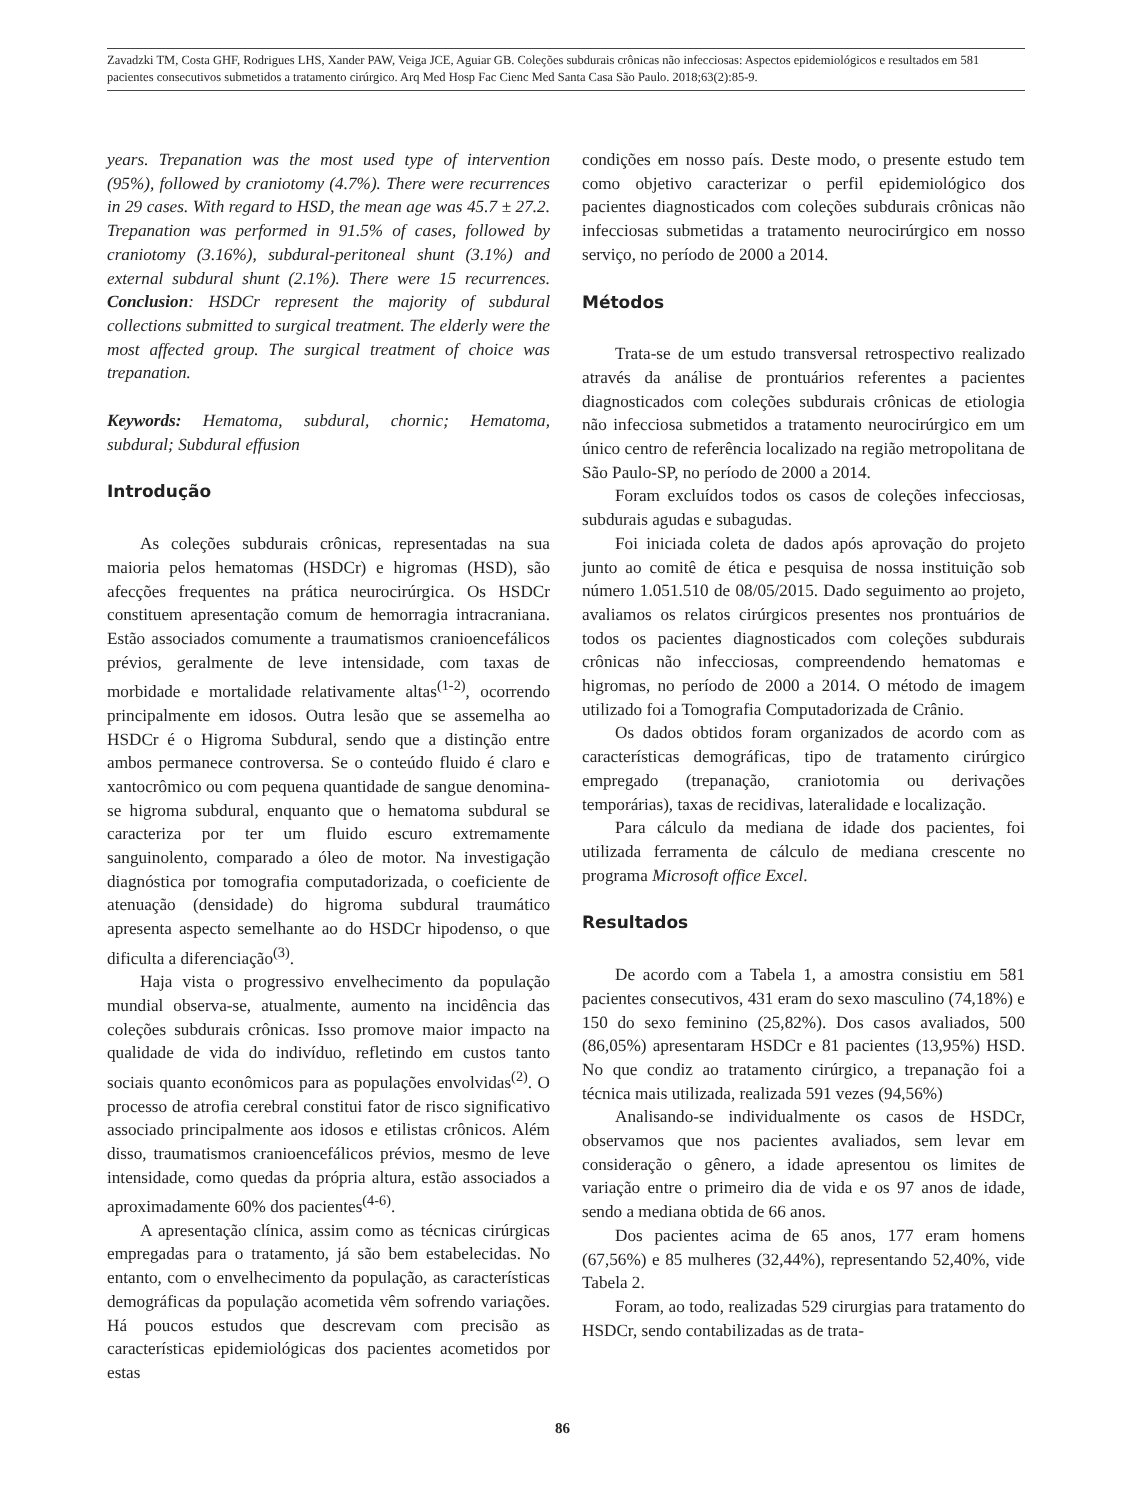Zavadzki TM, Costa GHF, Rodrigues LHS, Xander PAW, Veiga JCE, Aguiar GB. Coleções subdurais crônicas não infecciosas: Aspectos epidemiológicos e resultados em 581 pacientes consecutivos submetidos a tratamento cirúrgico. Arq Med Hosp Fac Cienc Med Santa Casa São Paulo. 2018;63(2):85-9.
years. Trepanation was the most used type of intervention (95%), followed by craniotomy (4.7%). There were recurrences in 29 cases. With regard to HSD, the mean age was 45.7 ± 27.2. Trepanation was performed in 91.5% of cases, followed by craniotomy (3.16%), subdural-peritoneal shunt (3.1%) and external subdural shunt (2.1%). There were 15 recurrences. Conclusion: HSDCr represent the majority of subdural collections submitted to surgical treatment. The elderly were the most affected group. The surgical treatment of choice was trepanation.
Keywords: Hematoma, subdural, chornic; Hematoma, subdural; Subdural effusion
Introdução
As coleções subdurais crônicas, representadas na sua maioria pelos hematomas (HSDCr) e higromas (HSD), são afecções frequentes na prática neurocirúrgica. Os HSDCr constituem apresentação comum de hemorragia intracraniana. Estão associados comumente a traumatismos cranioencefálicos prévios, geralmente de leve intensidade, com taxas de morbidade e mortalidade relativamente altas<sup>(1-2)</sup>, ocorrendo principalmente em idosos. Outra lesão que se assemelha ao HSDCr é o Higroma Subdural, sendo que a distinção entre ambos permanece controversa. Se o conteúdo fluido é claro e xantocrômico ou com pequena quantidade de sangue denomina-se higroma subdural, enquanto que o hematoma subdural se caracteriza por ter um fluido escuro extremamente sanguinolento, comparado a óleo de motor. Na investigação diagnóstica por tomografia computadorizada, o coeficiente de atenuação (densidade) do higroma subdural traumático apresenta aspecto semelhante ao do HSDCr hipodenso, o que dificulta a diferenciação<sup>(3)</sup>.
Haja vista o progressivo envelhecimento da população mundial observa-se, atualmente, aumento na incidência das coleções subdurais crônicas. Isso promove maior impacto na qualidade de vida do indivíduo, refletindo em custos tanto sociais quanto econômicos para as populações envolvidas<sup>(2)</sup>. O processo de atrofia cerebral constitui fator de risco significativo associado principalmente aos idosos e etilistas crônicos. Além disso, traumatismos cranioencefálicos prévios, mesmo de leve intensidade, como quedas da própria altura, estão associados a aproximadamente 60% dos pacientes<sup>(4-6)</sup>.
A apresentação clínica, assim como as técnicas cirúrgicas empregadas para o tratamento, já são bem estabelecidas. No entanto, com o envelhecimento da população, as características demográficas da população acometida vêm sofrendo variações. Há poucos estudos que descrevam com precisão as características epidemiológicas dos pacientes acometidos por estas
condições em nosso país. Deste modo, o presente estudo tem como objetivo caracterizar o perfil epidemiológico dos pacientes diagnosticados com coleções subdurais crônicas não infecciosas submetidas a tratamento neurocirúrgico em nosso serviço, no período de 2000 a 2014.
Métodos
Trata-se de um estudo transversal retrospectivo realizado através da análise de prontuários referentes a pacientes diagnosticados com coleções subdurais crônicas de etiologia não infecciosa submetidos a tratamento neurocirúrgico em um único centro de referência localizado na região metropolitana de São Paulo-SP, no período de 2000 a 2014.
Foram excluídos todos os casos de coleções infecciosas, subdurais agudas e subagudas.
Foi iniciada coleta de dados após aprovação do projeto junto ao comitê de ética e pesquisa de nossa instituição sob número 1.051.510 de 08/05/2015. Dado seguimento ao projeto, avaliamos os relatos cirúrgicos presentes nos prontuários de todos os pacientes diagnosticados com coleções subdurais crônicas não infecciosas, compreendendo hematomas e higromas, no período de 2000 a 2014. O método de imagem utilizado foi a Tomografia Computadorizada de Crânio.
Os dados obtidos foram organizados de acordo com as características demográficas, tipo de tratamento cirúrgico empregado (trepanação, craniotomia ou derivações temporárias), taxas de recidivas, lateralidade e localização.
Para cálculo da mediana de idade dos pacientes, foi utilizada ferramenta de cálculo de mediana crescente no programa Microsoft office Excel.
Resultados
De acordo com a Tabela 1, a amostra consistiu em 581 pacientes consecutivos, 431 eram do sexo masculino (74,18%) e 150 do sexo feminino (25,82%). Dos casos avaliados, 500 (86,05%) apresentaram HSDCr e 81 pacientes (13,95%) HSD. No que condiz ao tratamento cirúrgico, a trepanação foi a técnica mais utilizada, realizada 591 vezes (94,56%)
Analisando-se individualmente os casos de HSDCr, observamos que nos pacientes avaliados, sem levar em consideração o gênero, a idade apresentou os limites de variação entre o primeiro dia de vida e os 97 anos de idade, sendo a mediana obtida de 66 anos.
Dos pacientes acima de 65 anos, 177 eram homens (67,56%) e 85 mulheres (32,44%), representando 52,40%, vide Tabela 2.
Foram, ao todo, realizadas 529 cirurgias para tratamento do HSDCr, sendo contabilizadas as de trata-
86